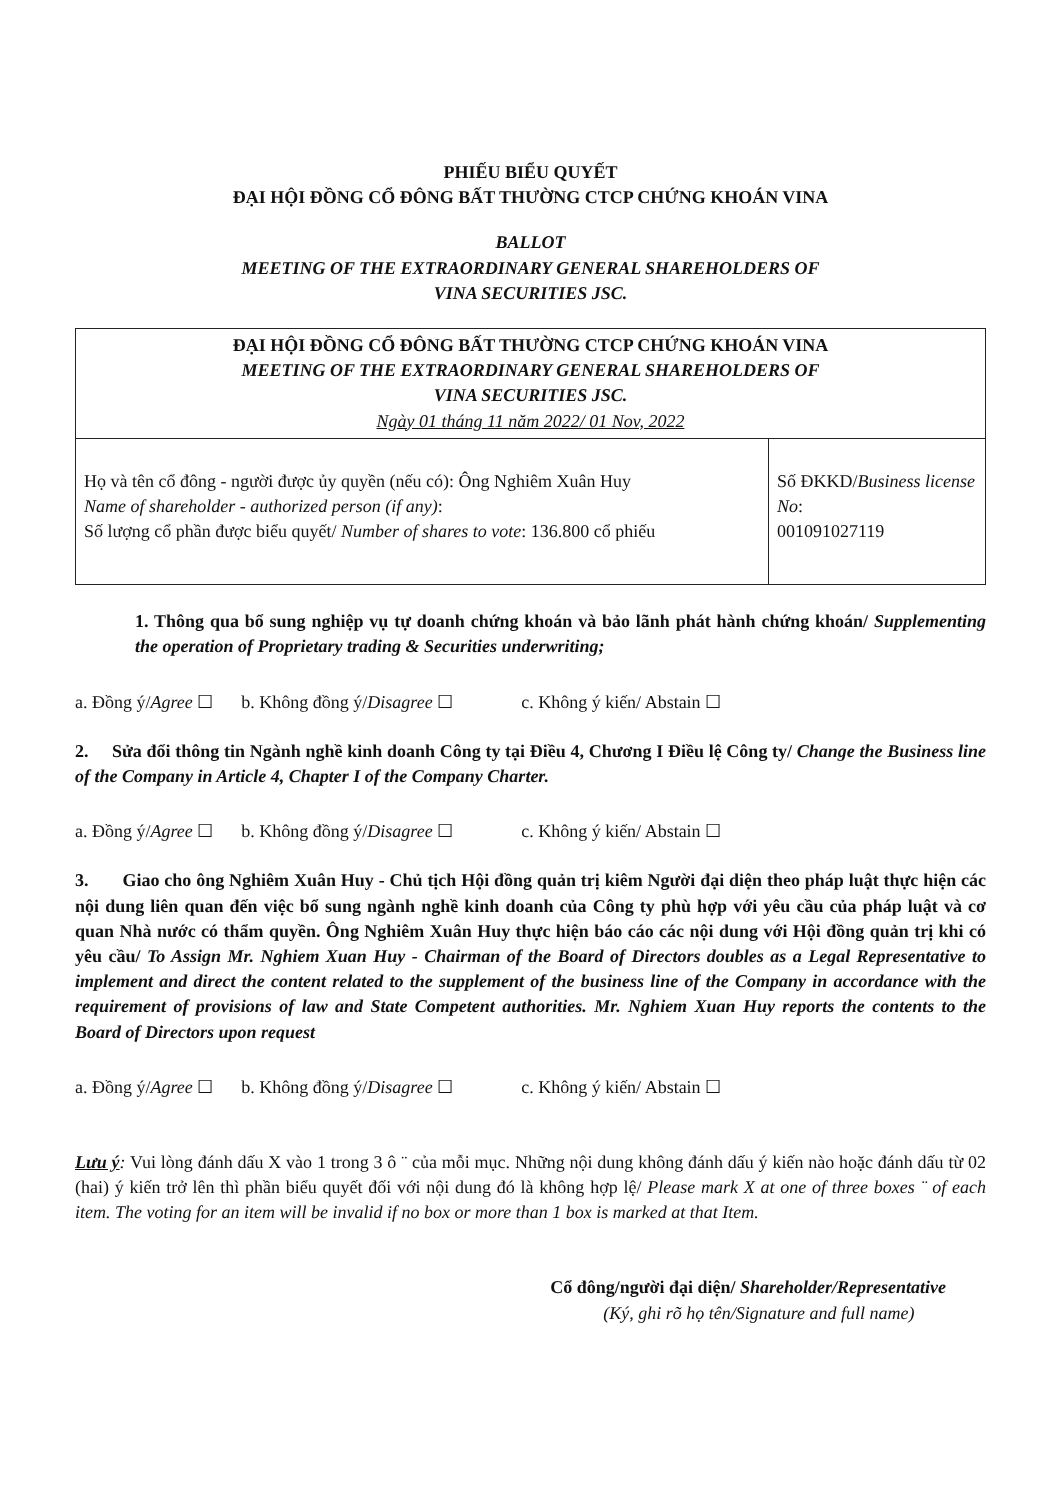PHIẾU BIỂU QUYẾT
ĐẠI HỘI ĐỒNG CỔ ĐÔNG BẤT THƯỜNG CTCP CHỨNG KHOÁN VINA
BALLOT
MEETING OF THE EXTRAORDINARY GENERAL SHAREHOLDERS OF
VINA SECURITIES JSC.
| ĐẠI HỘI ĐỒNG CỔ ĐÔNG BẤT THƯỜNG CTCP CHỨNG KHOÁN VINA MEETING OF THE EXTRAORDINARY GENERAL SHAREHOLDERS OF VINA SECURITIES JSC. Ngày 01 tháng 11 năm 2022/ 01 Nov, 2022 | |
| Họ và tên cổ đông - người được ủy quyền (nếu có): Ông Nghiêm Xuân Huy Name of shareholder - authorized person (if any) : Số lượng cổ phần được biểu quyết/ Number of shares to vote : 136.800 cổ phiếu | Số ĐKKD/ Business license No : 001091027119 |
1. Thông qua bổ sung nghiệp vụ tự doanh chứng khoán và bảo lãnh phát hành chứng khoán/ Supplementing the operation of Proprietary trading & Securities underwriting;
a. Đồng ý/Agree ☐ b. Không đồng ý/Disagree ☐ c. Không ý kiến/ Abstain ☐
2. Sửa đổi thông tin Ngành nghề kinh doanh Công ty tại Điều 4, Chương I Điều lệ Công ty/ Change the Business line of the Company in Article 4, Chapter I of the Company Charter.
a. Đồng ý/Agree ☐ b. Không đồng ý/Disagree ☐ c. Không ý kiến/ Abstain ☐
3. Giao cho ông Nghiêm Xuân Huy - Chủ tịch Hội đồng quản trị kiêm Người đại diện theo pháp luật thực hiện các nội dung liên quan đến việc bổ sung ngành nghề kinh doanh của Công ty phù hợp với yêu cầu của pháp luật và cơ quan Nhà nước có thẩm quyền. Ông Nghiêm Xuân Huy thực hiện báo cáo các nội dung với Hội đồng quản trị khi có yêu cầu/ To Assign Mr. Nghiem Xuan Huy - Chairman of the Board of Directors doubles as a Legal Representative to implement and direct the content related to the supplement of the business line of the Company in accordance with the requirement of provisions of law and State Competent authorities. Mr. Nghiem Xuan Huy reports the contents to the Board of Directors upon request
a. Đồng ý/Agree ☐ b. Không đồng ý/Disagree ☐ c. Không ý kiến/ Abstain ☐
Lưu ý: Vui lòng đánh dấu X vào 1 trong 3 ô ¨ của mỗi mục. Những nội dung không đánh dấu ý kiến nào hoặc đánh dấu từ 02 (hai) ý kiến trở lên thì phần biểu quyết đối với nội dung đó là không hợp lệ/ Please mark X at one of three boxes ¨ of each item. The voting for an item will be invalid if no box or more than 1 box is marked at that Item.
Cổ đông/người đại diện/ Shareholder/Representative
(Ký, ghi rõ họ tên/Signature and full name)